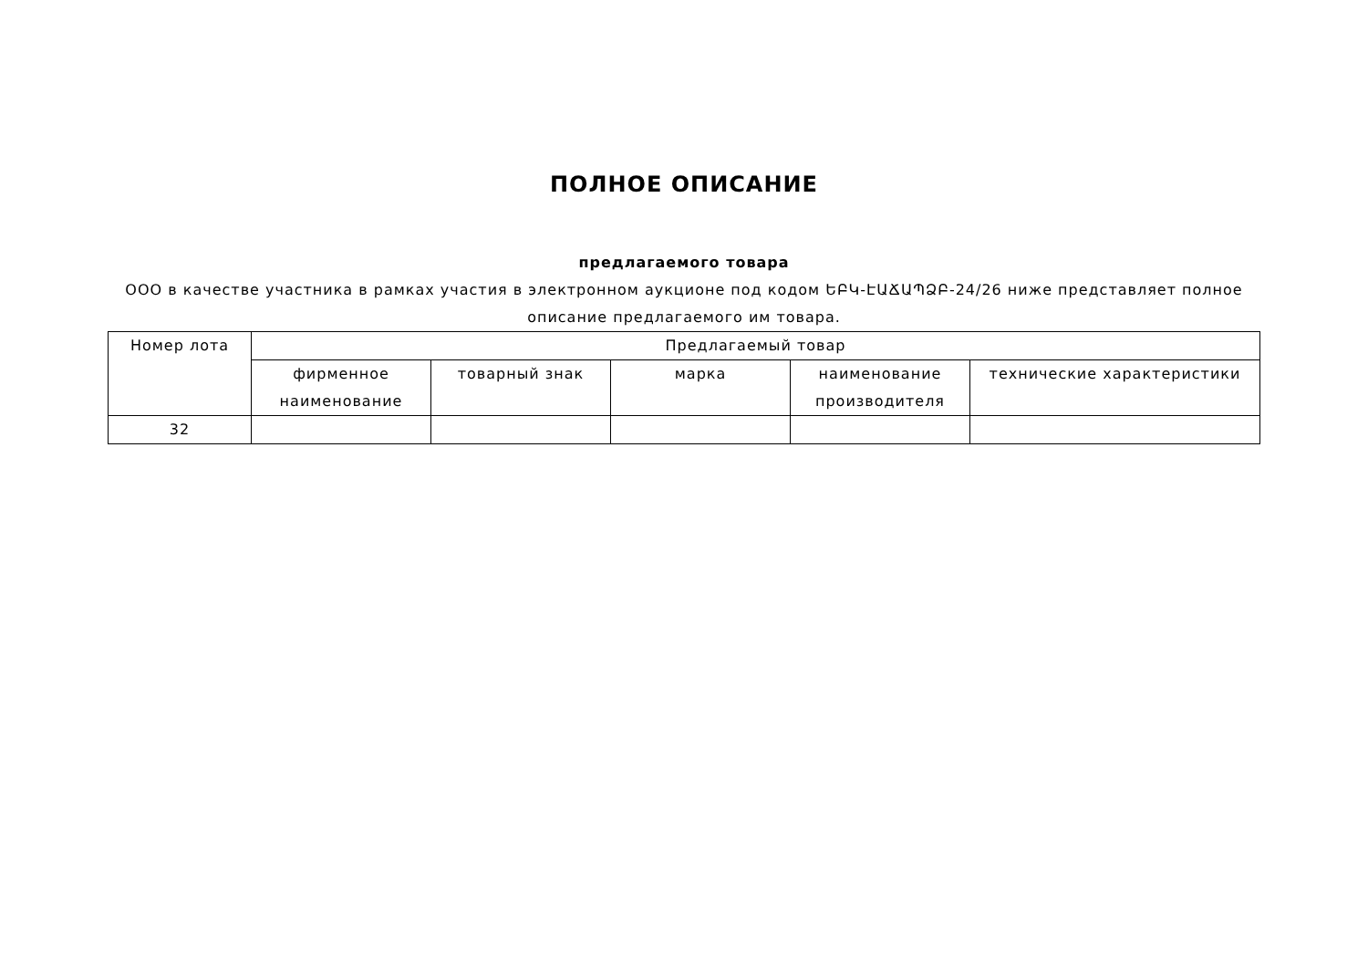ПОЛНОЕ ОПИСАНИЕ
предлагаемого товара
ООО в качестве участника в рамках участия в электронном аукционе под кодом ԵԲԿ-ԷԱՃԱՊՁԲ-24/26 ниже представляет полное описание предлагаемого им товара.
| Номер лота | Предлагаемый товар | | | | |
| --- | --- | --- | --- | --- | --- |
| | фирменное наименование | товарный знак | марка | наименование производителя | технические характеристики |
| 32 | | | | | |